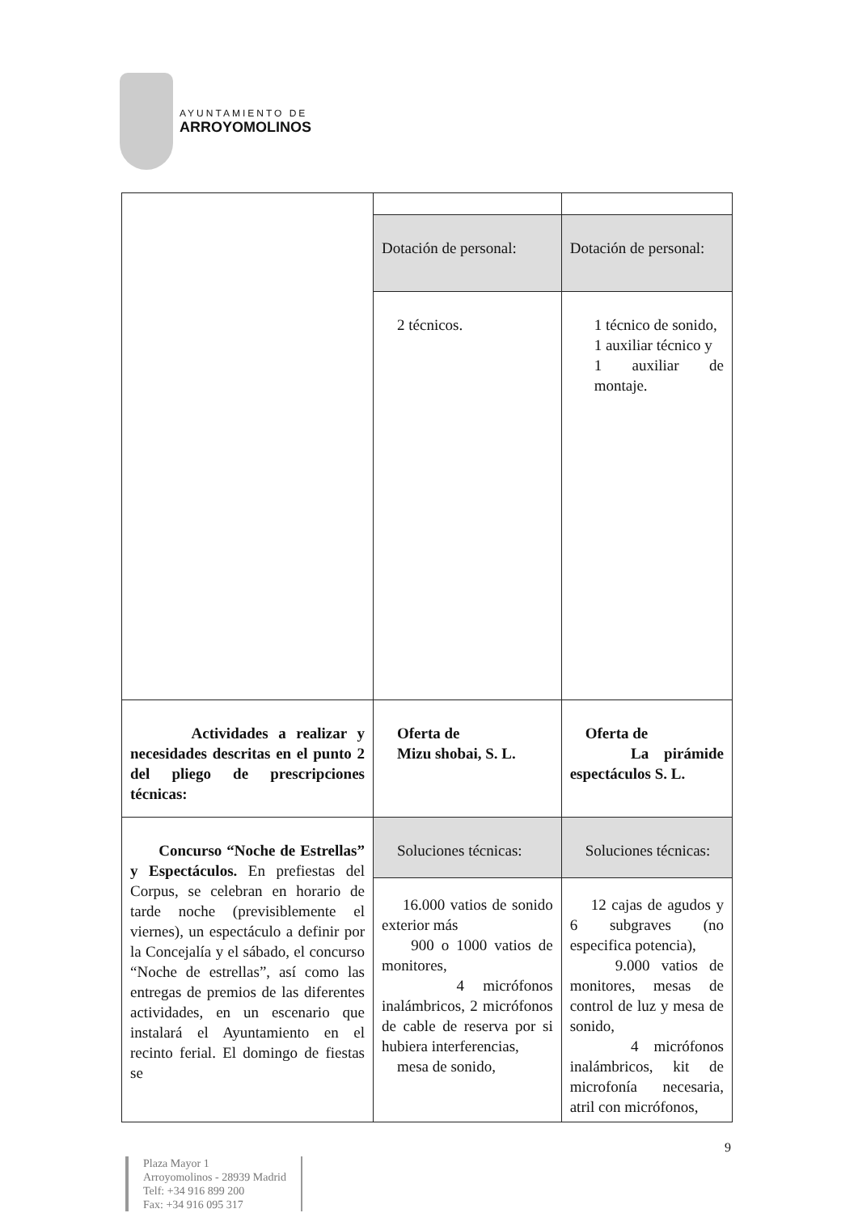AYUNTAMIENTO DE
ARROYOMOLINOS
| | Dotación de personal: | Dotación de personal: |
| | 2 técnicos. | 1 técnico de sonido, 1 auxiliar técnico y 1 auxiliar de montaje. |
| Actividades a realizar y necesidades descritas en el punto 2 del pliego de prescripciones técnicas: | Oferta de Mizu shobai, S. L. | Oferta de La pirámide espectáculos S. L. |
| Concurso “Noche de Estrellas” y Espectáculos. En prefiestas del Corpus, se celebran en horario de tarde noche (previsiblemente el viernes), un espectáculo a definir por la Concejalía y el sábado, el concurso “Noche de estrellas”, así como las entregas de premios de las diferentes actividades, en un escenario que instalará el Ayuntamiento en el recinto ferial. El domingo de fiestas se | Soluciones técnicas: | Soluciones técnicas: |
| | 16.000 vatios de sonido exterior más 900 o 1000 vatios de monitores, 4 micrófonos inalámbricos, 2 micrófonos de cable de reserva por si hubiera interferencias, mesa de sonido, | 12 cajas de agudos y 6 subgraves (no especifica potencia), 9.000 vatios de monitores, mesas de control de luz y mesa de sonido, 4 micrófonos inalámbricos, kit de microfonía necesaria, atril con micrófonos, |
9
Plaza Mayor 1
Arroyomolinos - 28939 Madrid
Telf: +34 916 899 200
Fax: +34 916 095 317